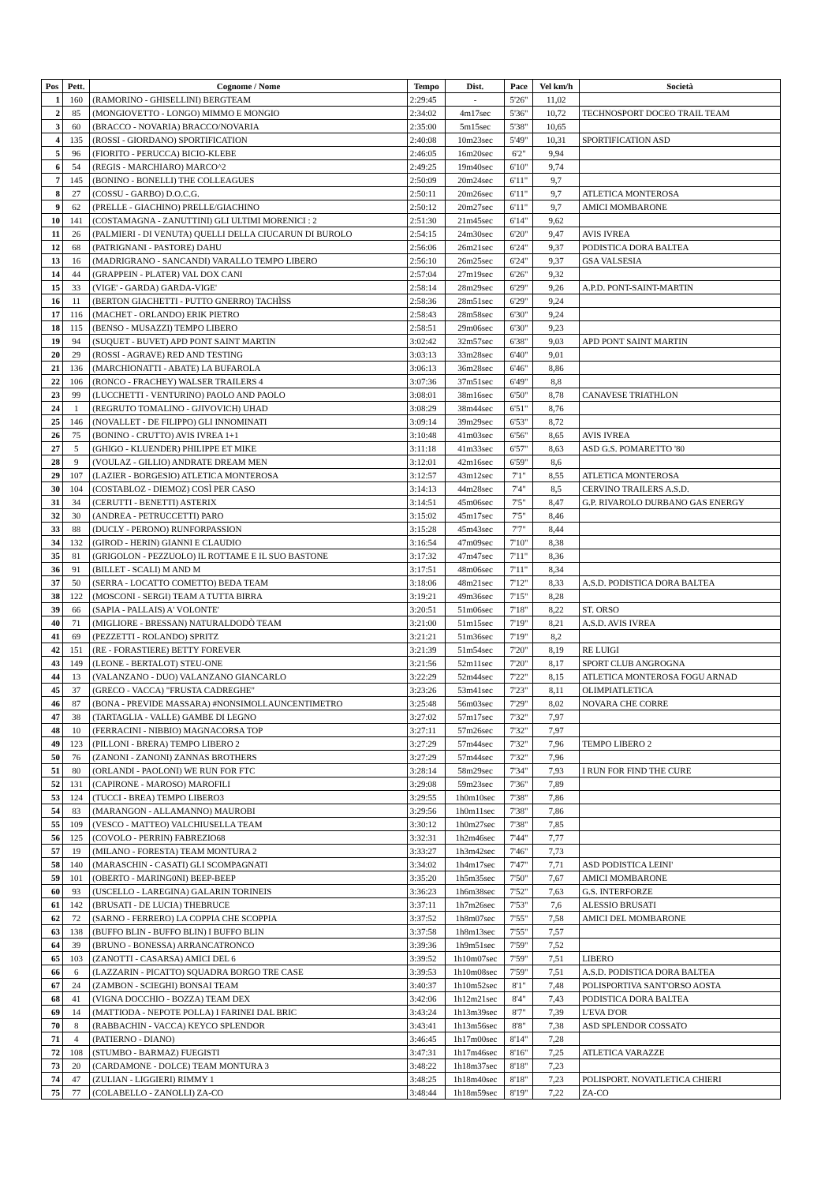| Pos | Pett. | Cognome / Nome | Tempo | Dist. | Pace | Vel km/h | Società |
| --- | --- | --- | --- | --- | --- | --- | --- |
| 1 | 160 | (RAMORINO - GHISELLINI) BERGTEAM | 2:29:45 | - | 5'26" | 11,02 | |
| 2 | 85 | (MONGIOVETTO - LONGO) MIMMO E MONGIO | 2:34:02 | 4m17sec | 5'36" | 10,72 | TECHNOSPORT DOCEO TRAIL TEAM |
| 3 | 60 | (BRACCO - NOVARIA) BRACCO/NOVARIA | 2:35:00 | 5m15sec | 5'38" | 10,65 | |
| 4 | 135 | (ROSSI - GIORDANO) SPORTIFICATION | 2:40:08 | 10m23sec | 5'49" | 10,31 | SPORTIFICATION ASD |
| 5 | 96 | (FIORITO - PERUCCA) BICIO-KLEBE | 2:46:05 | 16m20sec | 6'2" | 9,94 | |
| 6 | 54 | (REGIS - MARCHIARO) MARCO^2 | 2:49:25 | 19m40sec | 6'10" | 9,74 | |
| 7 | 145 | (BONINO - BONELLI) THE COLLEAGUES | 2:50:09 | 20m24sec | 6'11" | 9,7 | |
| 8 | 27 | (COSSU - GARBO) D.O.C.G. | 2:50:11 | 20m26sec | 6'11" | 9,7 | ATLETICA MONTEROSA |
| 9 | 62 | (PRELLE - GIACHINO) PRELLE/GIACHINO | 2:50:12 | 20m27sec | 6'11" | 9,7 | AMICI MOMBARONE |
| 10 | 141 | (COSTAMAGNA - ZANUTTINI) GLI ULTIMI MORENICI : 2 | 2:51:30 | 21m45sec | 6'14" | 9,62 | |
| 11 | 26 | (PALMIERI - DI VENUTA) QUELLI DELLA CIUCARUN DI BUROLO | 2:54:15 | 24m30sec | 6'20" | 9,47 | AVIS IVREA |
| 12 | 68 | (PATRIGNANI - PASTORE) DAHU | 2:56:06 | 26m21sec | 6'24" | 9,37 | PODISTICA DORA BALTEA |
| 13 | 16 | (MADRIGRANO - SANCANDI) VARALLO TEMPO LIBERO | 2:56:10 | 26m25sec | 6'24" | 9,37 | GSA VALSESIA |
| 14 | 44 | (GRAPPEIN - PLATER) VAL DOX CANI | 2:57:04 | 27m19sec | 6'26" | 9,32 | |
| 15 | 33 | (VIGE' - GARDA) GARDA-VIGE' | 2:58:14 | 28m29sec | 6'29" | 9,26 | A.P.D. PONT-SAINT-MARTIN |
| 16 | 11 | (BERTON GIACHETTI - PUTTO GNERRO) TACHÌSS | 2:58:36 | 28m51sec | 6'29" | 9,24 | |
| 17 | 116 | (MACHET - ORLANDO) ERIK PIETRO | 2:58:43 | 28m58sec | 6'30" | 9,24 | |
| 18 | 115 | (BENSO - MUSAZZI) TEMPO LIBERO | 2:58:51 | 29m06sec | 6'30" | 9,23 | |
| 19 | 94 | (SUQUET - BUVET) APD PONT SAINT MARTIN | 3:02:42 | 32m57sec | 6'38" | 9,03 | APD PONT SAINT MARTIN |
| 20 | 29 | (ROSSI - AGRAVE) RED AND TESTING | 3:03:13 | 33m28sec | 6'40" | 9,01 | |
| 21 | 136 | (MARCHIONATTI - ABATE) LA BUFAROLA | 3:06:13 | 36m28sec | 6'46" | 8,86 | |
| 22 | 106 | (RONCO - FRACHEY) WALSER TRAILERS 4 | 3:07:36 | 37m51sec | 6'49" | 8,8 | |
| 23 | 99 | (LUCCHETTI - VENTURINO) PAOLO AND PAOLO | 3:08:01 | 38m16sec | 6'50" | 8,78 | CANAVESE TRIATHLON |
| 24 | 1 | (REGRUTO TOMALINO - GJIVOVICH) UHAD | 3:08:29 | 38m44sec | 6'51" | 8,76 | |
| 25 | 146 | (NOVALLET - DE FILIPPO) GLI INNOMINATI | 3:09:14 | 39m29sec | 6'53" | 8,72 | |
| 26 | 75 | (BONINO - CRUTTO) AVIS IVREA 1+1 | 3:10:48 | 41m03sec | 6'56" | 8,65 | AVIS IVREA |
| 27 | 5 | (GHIGO - KLUENDER) PHILIPPE ET MIKE | 3:11:18 | 41m33sec | 6'57" | 8,63 | ASD G.S. POMARETTO '80 |
| 28 | 9 | (VOULAZ - GILLIO) ANDRATE DREAM MEN | 3:12:01 | 42m16sec | 6'59" | 8,6 | |
| 29 | 107 | (LAZIER - BORGESIO) ATLETICA MONTEROSA | 3:12:57 | 43m12sec | 7'1" | 8,55 | ATLETICA MONTEROSA |
| 30 | 104 | (COSTABLOZ - DIEMOZ) COSÌ PER CASO | 3:14:13 | 44m28sec | 7'4" | 8,5 | CERVINO TRAILERS A.S.D. |
| 31 | 34 | (CERUTTI - BENETTI) ASTERIX | 3:14:51 | 45m06sec | 7'5" | 8,47 | G.P. RIVAROLO DURBANO GAS ENERGY |
| 32 | 30 | (ANDREA - PETRUCCETTI) PARO | 3:15:02 | 45m17sec | 7'5" | 8,46 | |
| 33 | 88 | (DUCLY - PERONO) RUNFORPASSION | 3:15:28 | 45m43sec | 7'7" | 8,44 | |
| 34 | 132 | (GIROD - HERIN) GIANNI E CLAUDIO | 3:16:54 | 47m09sec | 7'10" | 8,38 | |
| 35 | 81 | (GRIGOLON - PEZZUOLO) IL ROTTAME E IL SUO BASTONE | 3:17:32 | 47m47sec | 7'11" | 8,36 | |
| 36 | 91 | (BILLET - SCALI) M AND M | 3:17:51 | 48m06sec | 7'11" | 8,34 | |
| 37 | 50 | (SERRA - LOCATTO COMETTO) BEDA TEAM | 3:18:06 | 48m21sec | 7'12" | 8,33 | A.S.D. PODISTICA DORA BALTEA |
| 38 | 122 | (MOSCONI - SERGI) TEAM A TUTTA BIRRA | 3:19:21 | 49m36sec | 7'15" | 8,28 | |
| 39 | 66 | (SAPIA - PALLAIS) A' VOLONTE' | 3:20:51 | 51m06sec | 7'18" | 8,22 | ST. ORSO |
| 40 | 71 | (MIGLIORE - BRESSAN) NATURALDODÒ TEAM | 3:21:00 | 51m15sec | 7'19" | 8,21 | A.S.D. AVIS IVREA |
| 41 | 69 | (PEZZETTI - ROLANDO) SPRITZ | 3:21:21 | 51m36sec | 7'19" | 8,2 | |
| 42 | 151 | (RE - FORASTIERE) BETTY FOREVER | 3:21:39 | 51m54sec | 7'20" | 8,19 | RE LUIGI |
| 43 | 149 | (LEONE - BERTALOT) STEU-ONE | 3:21:56 | 52m11sec | 7'20" | 8,17 | SPORT CLUB ANGROGNA |
| 44 | 13 | (VALANZANO - DUO) VALANZANO GIANCARLO | 3:22:29 | 52m44sec | 7'22" | 8,15 | ATLETICA MONTEROSA FOGU ARNAD |
| 45 | 37 | (GRECO - VACCA) "FRUSTA CADREGHE" | 3:23:26 | 53m41sec | 7'23" | 8,11 | OLIMPIATLETICA |
| 46 | 87 | (BONA - PREVIDE MASSARA) #NONSIMOLLAUNCENTIMETRO | 3:25:48 | 56m03sec | 7'29" | 8,02 | NOVARA CHE CORRE |
| 47 | 38 | (TARTAGLIA - VALLE) GAMBE DI LEGNO | 3:27:02 | 57m17sec | 7'32" | 7,97 | |
| 48 | 10 | (FERRACINI - NIBBIO) MAGNACORSA TOP | 3:27:11 | 57m26sec | 7'32" | 7,97 | |
| 49 | 123 | (PILLONI - BRERA) TEMPO LIBERO 2 | 3:27:29 | 57m44sec | 7'32" | 7,96 | TEMPO LIBERO 2 |
| 50 | 76 | (ZANONI - ZANONI) ZANNAS BROTHERS | 3:27:29 | 57m44sec | 7'32" | 7,96 | |
| 51 | 80 | (ORLANDI - PAOLONI) WE RUN FOR FTC | 3:28:14 | 58m29sec | 7'34" | 7,93 | I RUN FOR FIND THE CURE |
| 52 | 131 | (CAPIRONE - MAROSO) MAROFILI | 3:29:08 | 59m23sec | 7'36" | 7,89 | |
| 53 | 124 | (TUCCI - BREA) TEMPO LIBERO3 | 3:29:55 | 1h0m10sec | 7'38" | 7,86 | |
| 54 | 83 | (MARANGON - ALLAMANNO) MAUROBI | 3:29:56 | 1h0m11sec | 7'38" | 7,86 | |
| 55 | 109 | (VESCO - MATTEO) VALCHIUSELLA TEAM | 3:30:12 | 1h0m27sec | 7'38" | 7,85 | |
| 56 | 125 | (COVOLO - PERRIN) FABREZIO68 | 3:32:31 | 1h2m46sec | 7'44" | 7,77 | |
| 57 | 19 | (MILANO - FORESTA) TEAM MONTURA 2 | 3:33:27 | 1h3m42sec | 7'46" | 7,73 | |
| 58 | 140 | (MARASCHIN - CASATI) GLI SCOMPAGNATI | 3:34:02 | 1h4m17sec | 7'47" | 7,71 | ASD PODISTICA LEINI' |
| 59 | 101 | (OBERTO - MARING0NI) BEEP-BEEP | 3:35:20 | 1h5m35sec | 7'50" | 7,67 | AMICI MOMBARONE |
| 60 | 93 | (USCELLO - LAREGINA) GALARIN TORINEIS | 3:36:23 | 1h6m38sec | 7'52" | 7,63 | G.S. INTERFORZE |
| 61 | 142 | (BRUSATI - DE LUCIA) THEBRUCE | 3:37:11 | 1h7m26sec | 7'53" | 7,6 | ALESSIO BRUSATI |
| 62 | 72 | (SARNO - FERRERO) LA COPPIA CHE SCOPPIA | 3:37:52 | 1h8m07sec | 7'55" | 7,58 | AMICI DEL MOMBARONE |
| 63 | 138 | (BUFFO BLIN - BUFFO BLIN) I BUFFO BLIN | 3:37:58 | 1h8m13sec | 7'55" | 7,57 | |
| 64 | 39 | (BRUNO - BONESSA) ARRANCATRONCO | 3:39:36 | 1h9m51sec | 7'59" | 7,52 | |
| 65 | 103 | (ZANOTTI - CASARSA) AMICI DEL 6 | 3:39:52 | 1h10m07sec | 7'59" | 7,51 | LIBERO |
| 66 | 6 | (LAZZARIN - PICATTO) SQUADRA BORGO TRE CASE | 3:39:53 | 1h10m08sec | 7'59" | 7,51 | A.S.D. PODISTICA DORA BALTEA |
| 67 | 24 | (ZAMBON - SCIEGHI) BONSAI TEAM | 3:40:37 | 1h10m52sec | 8'1" | 7,48 | POLISPORTIVA SANT'ORSO AOSTA |
| 68 | 41 | (VIGNA DOCCHIO - BOZZA) TEAM DEX | 3:42:06 | 1h12m21sec | 8'4" | 7,43 | PODISTICA DORA BALTEA |
| 69 | 14 | (MATTIODA - NEPOTE POLLA) I FARINEI DAL BRIC | 3:43:24 | 1h13m39sec | 8'7" | 7,39 | L'EVA D'OR |
| 70 | 8 | (RABBACHIN - VACCA) KEYCO SPLENDOR | 3:43:41 | 1h13m56sec | 8'8" | 7,38 | ASD SPLENDOR COSSATO |
| 71 | 4 | (PATIERNO - DIANO) | 3:46:45 | 1h17m00sec | 8'14" | 7,28 | |
| 72 | 108 | (STUMBO - BARMAZ) FUEGISTI | 3:47:31 | 1h17m46sec | 8'16" | 7,25 | ATLETICA VARAZZE |
| 73 | 20 | (CARDAMONE - DOLCE) TEAM MONTURA 3 | 3:48:22 | 1h18m37sec | 8'18" | 7,23 | |
| 74 | 47 | (ZULIAN - LIGGIERI) RIMMY 1 | 3:48:25 | 1h18m40sec | 8'18" | 7,23 | POLISPORT. NOVATLETICA CHIERI |
| 75 | 77 | (COLABELLO - ZANOLLI) ZA-CO | 3:48:44 | 1h18m59sec | 8'19" | 7,22 | ZA-CO |